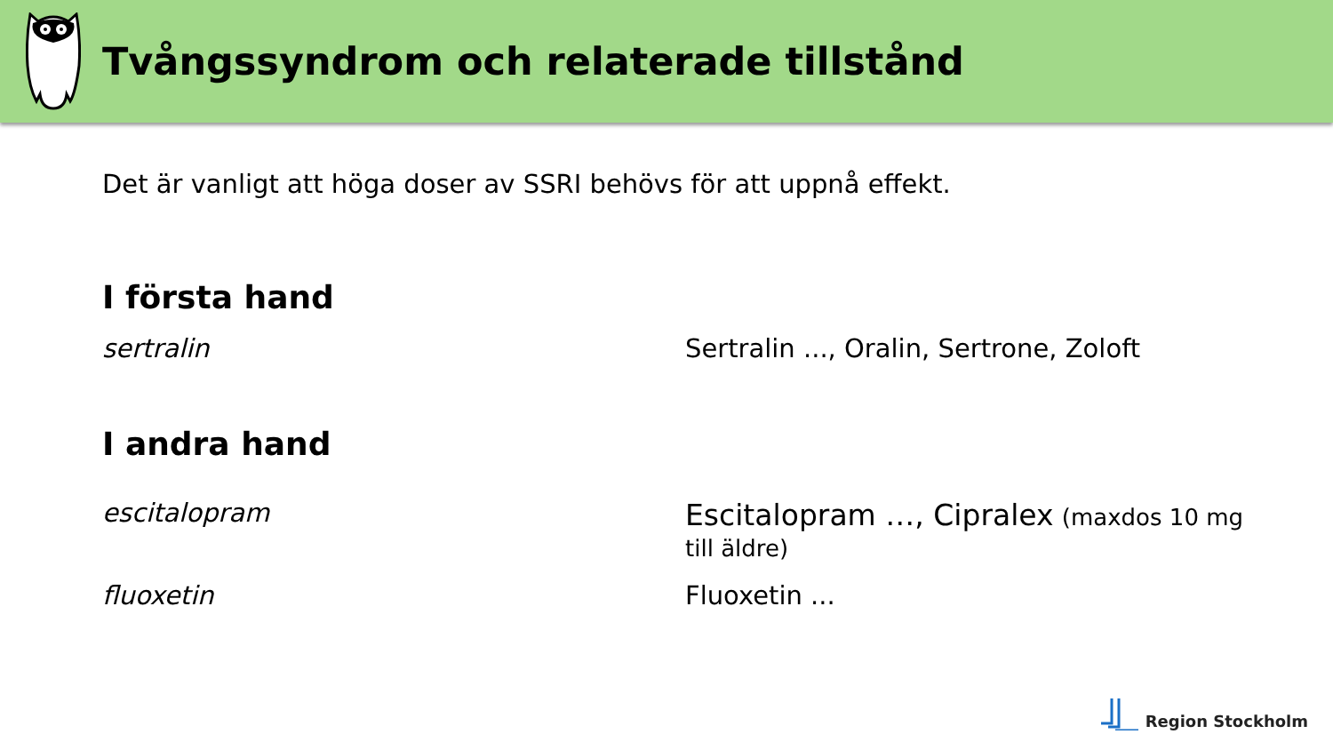Tvångssyndrom och relaterade tillstånd
Det är vanligt att höga doser av SSRI behövs för att uppnå effekt.
I första hand
sertralin Sertralin ..., Oralin, Sertrone, Zoloft
I andra hand
escitalopram Escitalopram …, Cipralex (maxdos 10 mg till äldre)
fluoxetin Fluoxetin ...
Region Stockholm